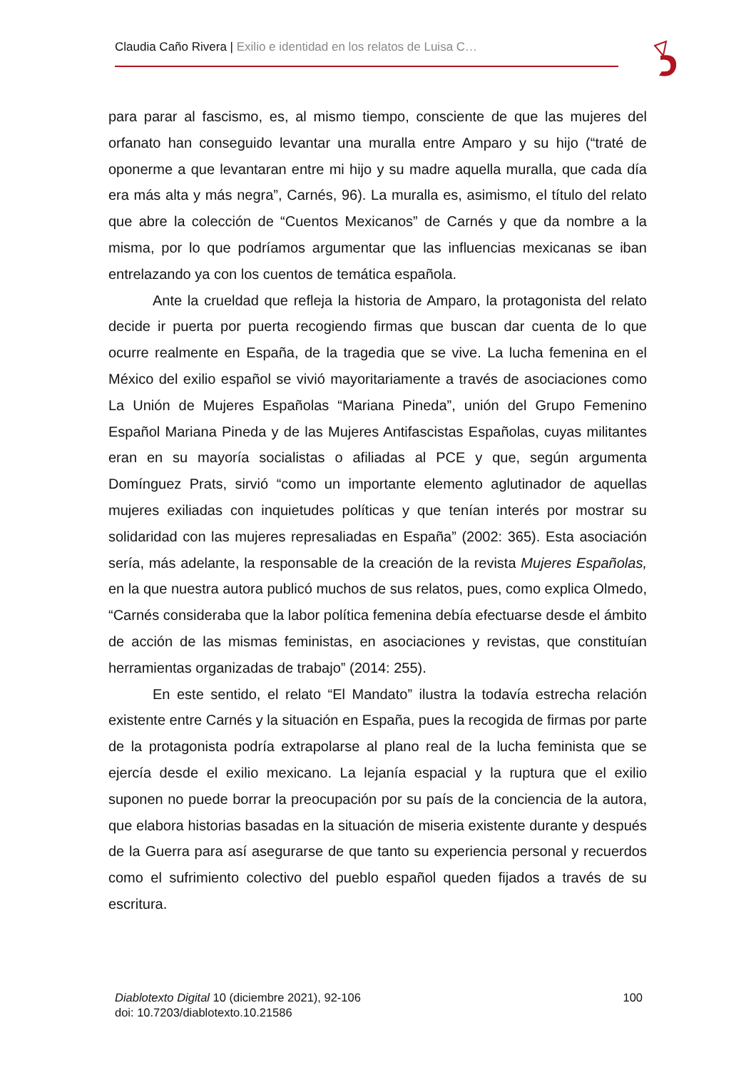Claudia Caño Rivera | Exilio e identidad en los relatos de Luisa C…
para parar al fascismo, es, al mismo tiempo, consciente de que las mujeres del orfanato han conseguido levantar una muralla entre Amparo y su hijo (“traté de oponerme a que levantaran entre mi hijo y su madre aquella muralla, que cada día era más alta y más negra”, Carnés, 96). La muralla es, asimismo, el título del relato que abre la colección de “Cuentos Mexicanos” de Carnés y que da nombre a la misma, por lo que podríamos argumentar que las influencias mexicanas se iban entrelazando ya con los cuentos de temática española.
Ante la crueldad que refleja la historia de Amparo, la protagonista del relato decide ir puerta por puerta recogiendo firmas que buscan dar cuenta de lo que ocurre realmente en España, de la tragedia que se vive. La lucha femenina en el México del exilio español se vivió mayoritariamente a través de asociaciones como La Unión de Mujeres Españolas “Mariana Pineda”, unión del Grupo Femenino Español Mariana Pineda y de las Mujeres Antifascistas Españolas, cuyas militantes eran en su mayoría socialistas o afiliadas al PCE y que, según argumenta Domínguez Prats, sirvió “como un importante elemento aglutinador de aquellas mujeres exiliadas con inquietudes políticas y que tenían interés por mostrar su solidaridad con las mujeres represaliadas en España” (2002: 365). Esta asociación sería, más adelante, la responsable de la creación de la revista Mujeres Españolas, en la que nuestra autora publicó muchos de sus relatos, pues, como explica Olmedo, “Carnés consideraba que la labor política femenina debía efectuarse desde el ámbito de acción de las mismas feministas, en asociaciones y revistas, que constituían herramientas organizadas de trabajo” (2014: 255).
En este sentido, el relato “El Mandato” ilustra la todavía estrecha relación existente entre Carnés y la situación en España, pues la recogida de firmas por parte de la protagonista podría extrapolarse al plano real de la lucha feminista que se ejercía desde el exilio mexicano. La lejanía espacial y la ruptura que el exilio suponen no puede borrar la preocupación por su país de la conciencia de la autora, que elabora historias basadas en la situación de miseria existente durante y después de la Guerra para así asegurarse de que tanto su experiencia personal y recuerdos como el sufrimiento colectivo del pueblo español queden fijados a través de su escritura.
Diablotexto Digital 10 (diciembre 2021), 92-106
doi: 10.7203/diablotexto.10.21586
100